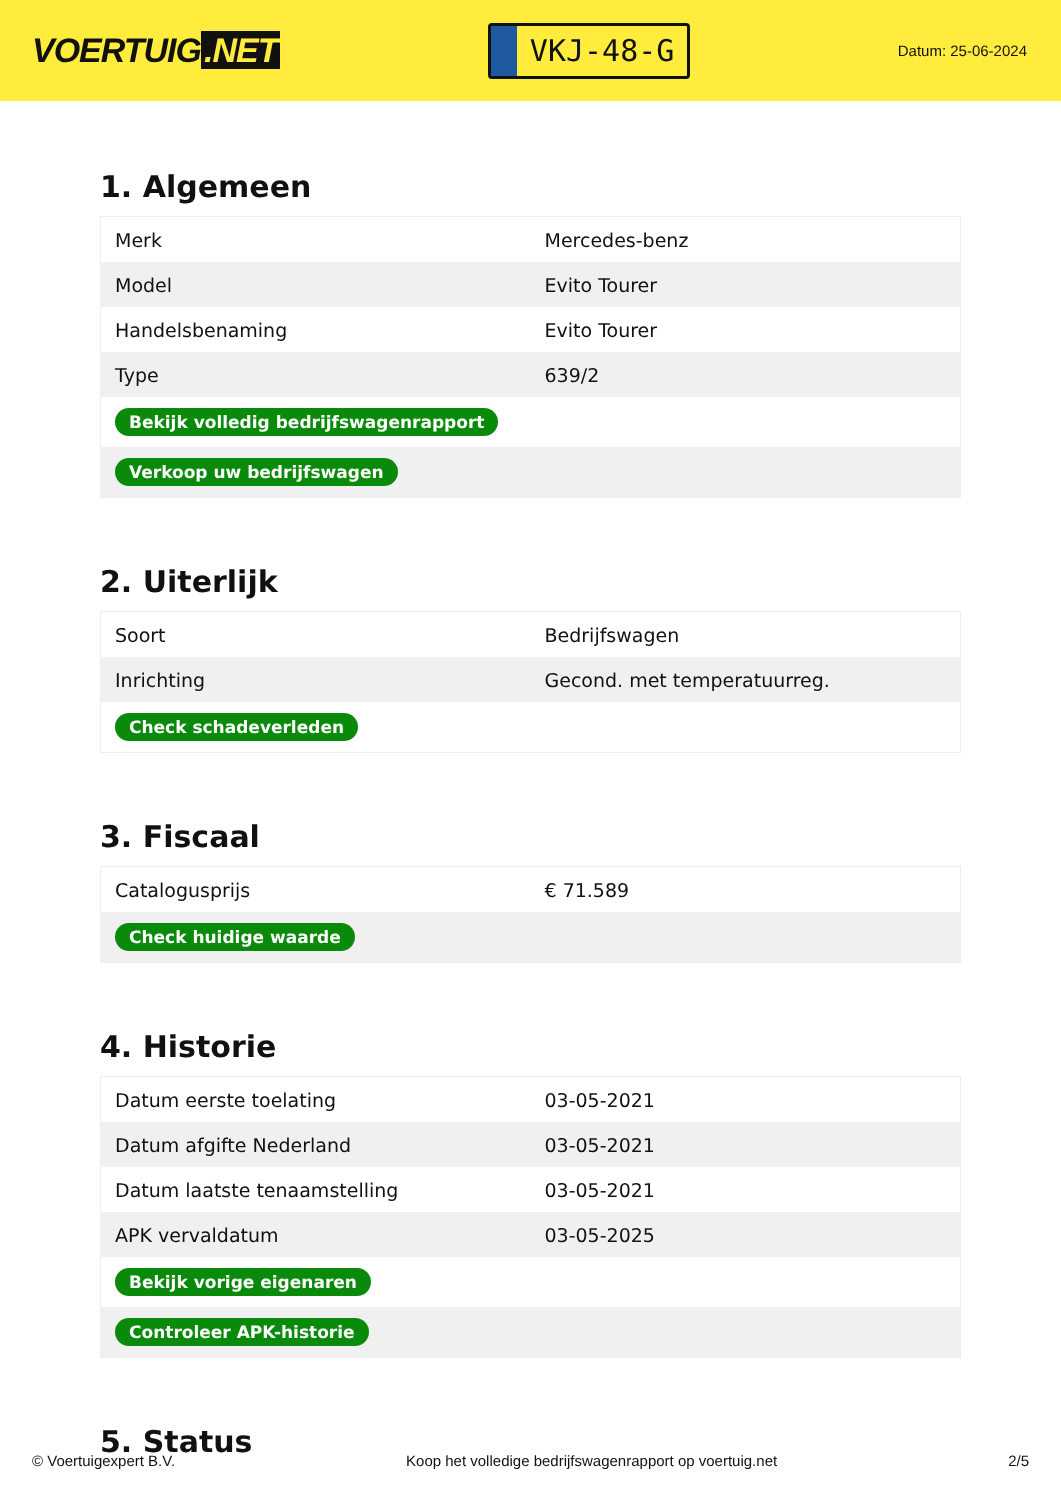VOERTUIG.NET
VKJ-48-G
Datum: 25-06-2024
1. Algemeen
| Merk | Mercedes-benz |
| Model | Evito Tourer |
| Handelsbenaming | Evito Tourer |
| Type | 639/2 |
| Bekijk volledig bedrijfswagenrapport | |
| Verkoop uw bedrijfswagen | |
2. Uiterlijk
| Soort | Bedrijfswagen |
| Inrichting | Gecond. met temperatuurreg. |
| Check schadeverleden | |
3. Fiscaal
| Catalogusprijs | € 71.589 |
| Check huidige waarde | |
4. Historie
| Datum eerste toelating | 03-05-2021 |
| Datum afgifte Nederland | 03-05-2021 |
| Datum laatste tenaamstelling | 03-05-2021 |
| APK vervaldatum | 03-05-2025 |
| Bekijk vorige eigenaren | |
| Controleer APK-historie | |
5. Status
© Voertuigexpert B.V. Koop het volledige bedrijfswagenrapport op voertuig.net 2/5